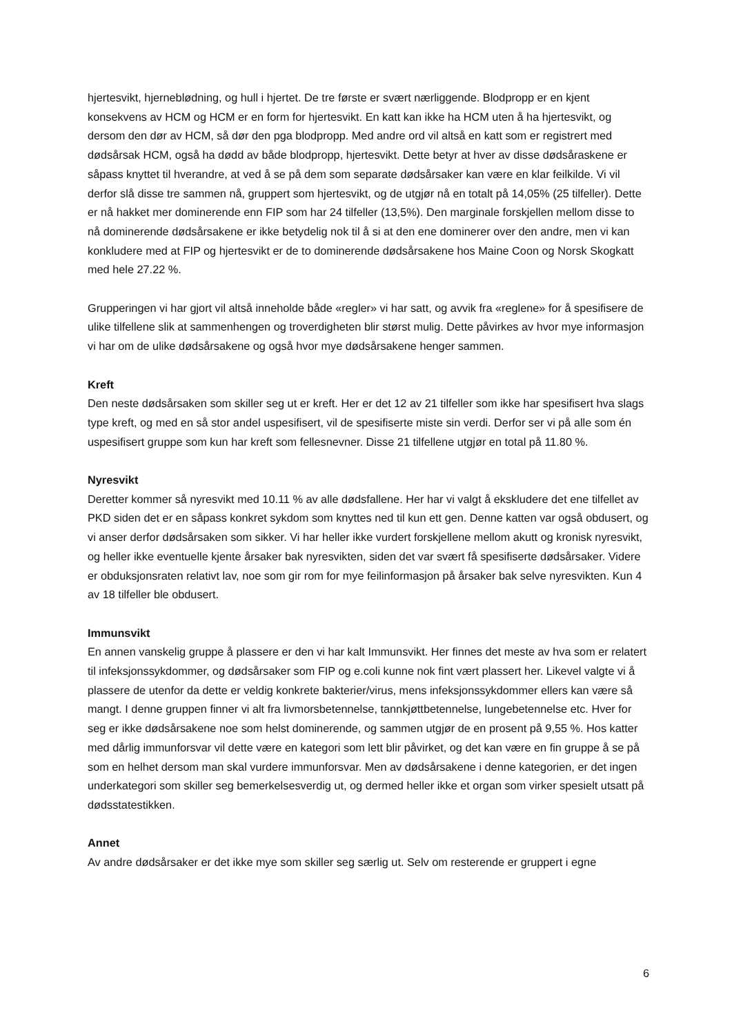hjertesvikt, hjerneblødning, og hull i hjertet. De tre første er svært nærliggende. Blodpropp er en kjent konsekvens av HCM og HCM er en form for hjertesvikt. En katt kan ikke ha HCM uten å ha hjertesvikt, og dersom den dør av HCM, så dør den pga blodpropp. Med andre ord vil altså en katt som er registrert med dødsårsak HCM, også ha dødd av både blodpropp, hjertesvikt. Dette betyr at hver av disse dødsåraskene er såpass knyttet til hverandre, at ved å se på dem som separate dødsårsaker kan være en klar feilkilde. Vi vil derfor slå disse tre sammen nå, gruppert som hjertesvikt, og de utgjør nå en totalt på 14,05% (25 tilfeller). Dette er nå hakket mer dominerende enn FIP som har 24 tilfeller (13,5%). Den marginale forskjellen mellom disse to nå dominerende dødsårsakene er ikke betydelig nok til å si at den ene dominerer over den andre, men vi kan konkludere med at FIP og hjertesvikt er de to dominerende dødsårsakene hos Maine Coon og Norsk Skogkatt med hele 27.22 %.
Grupperingen vi har gjort vil altså inneholde både «regler» vi har satt, og avvik fra «reglene» for å spesifisere de ulike tilfellene slik at sammenhengen og troverdigheten blir størst mulig. Dette påvirkes av hvor mye informasjon vi har om de ulike dødsårsakene og også hvor mye dødsårsakene henger sammen.
Kreft
Den neste dødsårsaken som skiller seg ut er kreft. Her er det 12 av 21 tilfeller som ikke har spesifisert hva slags type kreft, og med en så stor andel uspesifisert, vil de spesifiserte miste sin verdi. Derfor ser vi på alle som én uspesifisert gruppe som kun har kreft som fellesnevner. Disse 21 tilfellene utgjør en total på 11.80 %.
Nyresvikt
Deretter kommer så nyresvikt med 10.11 % av alle dødsfallene. Her har vi valgt å ekskludere det ene tilfellet av PKD siden det er en såpass konkret sykdom som knyttes ned til kun ett gen. Denne katten var også obdusert, og vi anser derfor dødsårsaken som sikker. Vi har heller ikke vurdert forskjellene mellom akutt og kronisk nyresvikt, og heller ikke eventuelle kjente årsaker bak nyresvikten, siden det var svært få spesifiserte dødsårsaker. Videre er obduksjonsraten relativt lav, noe som gir rom for mye feilinformasjon på årsaker bak selve nyresvikten. Kun 4 av 18 tilfeller ble obdusert.
Immunsvikt
En annen vanskelig gruppe å plassere er den vi har kalt Immunsvikt. Her finnes det meste av hva som er relatert til infeksjonssykdommer, og dødsårsaker som FIP og e.coli kunne nok fint vært plassert her. Likevel valgte vi å plassere de utenfor da dette er veldig konkrete bakterier/virus, mens infeksjonssykdommer ellers kan være så mangt. I denne gruppen finner vi alt fra livmorsbetennelse, tannkjøttbetennelse, lungebetennelse etc. Hver for seg er ikke dødsårsakene noe som helst dominerende, og sammen utgjør de en prosent på 9,55 %. Hos katter med dårlig immunforsvar vil dette være en kategori som lett blir påvirket, og det kan være en fin gruppe å se på som en helhet dersom man skal vurdere immunforsvar. Men av dødsårsakene i denne kategorien, er det ingen underkategori som skiller seg bemerkelsesverdig ut, og dermed heller ikke et organ som virker spesielt utsatt på dødsstatestikken.
Annet
Av andre dødsårsaker er det ikke mye som skiller seg særlig ut. Selv om resterende er gruppert i egne
6